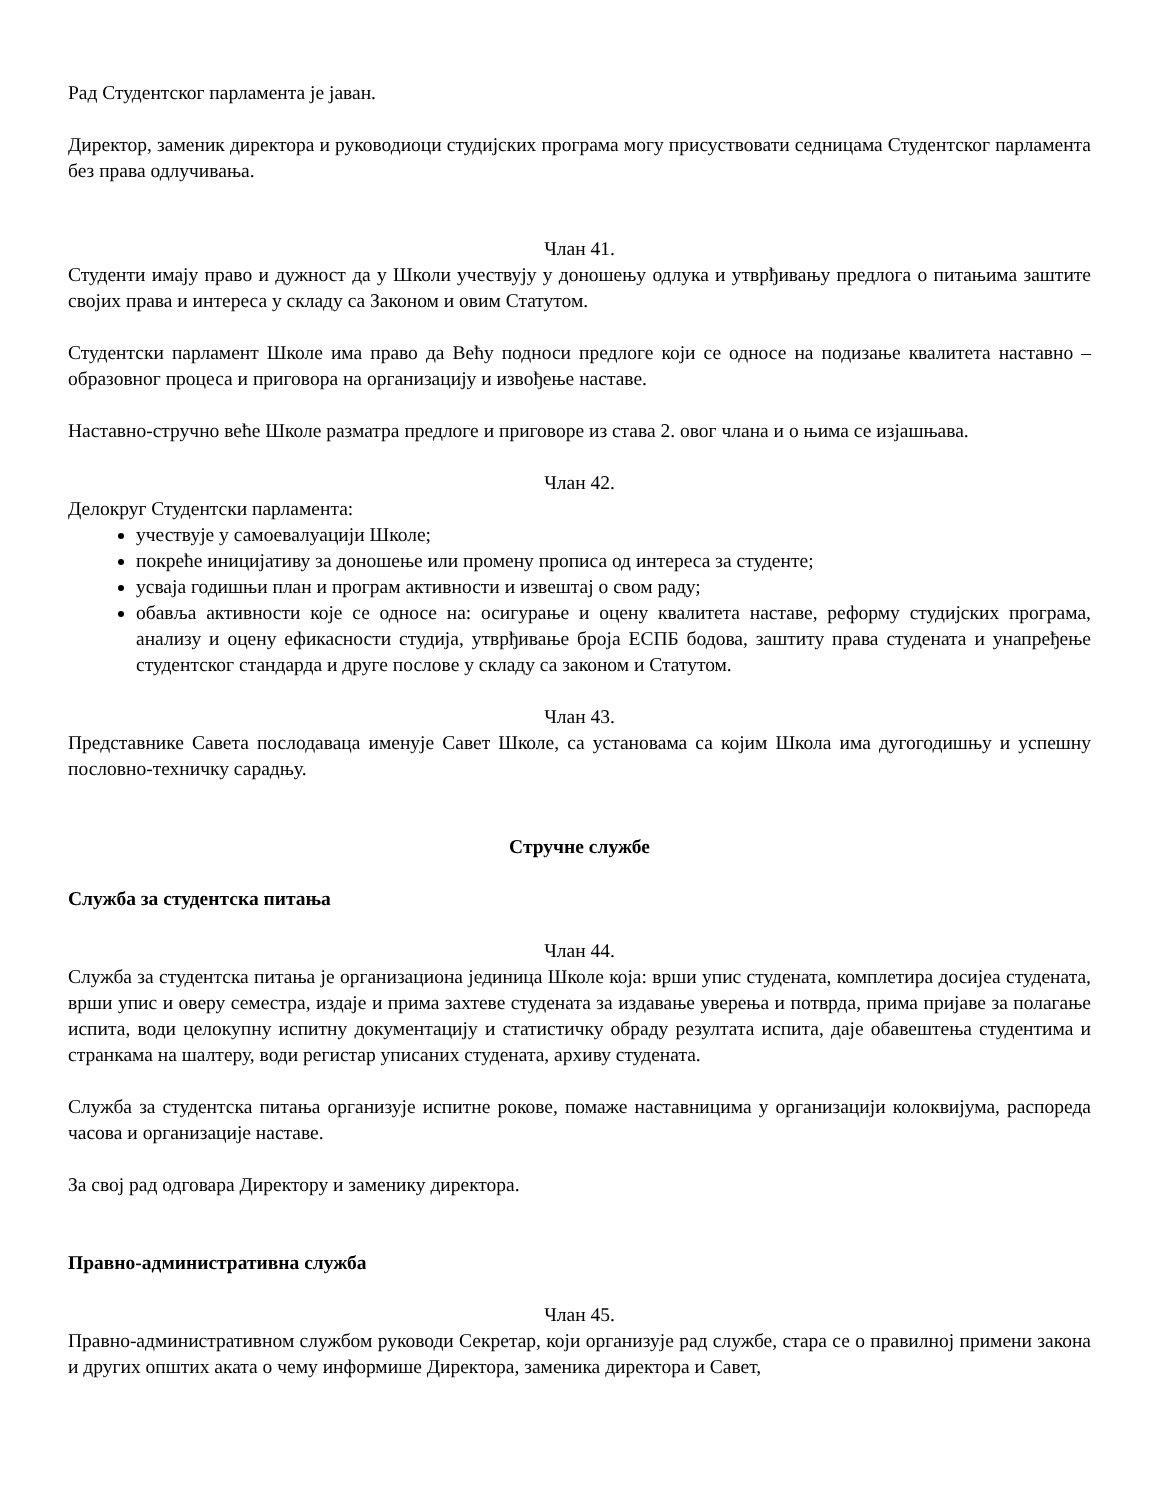Рад Студентског парламента је јаван.
Директор, заменик директора и руководиоци студијских програма могу присуствовати седницама Студентског парламента без права одлучивања.
Члан 41.
Студенти имају право и дужност да у Школи учествују у доношењу одлука и утврђивању предлога о питањима заштите својих права и интереса у складу са Законом и овим Статутом.
Студентски парламент Школе има право да Већу подноси предлоге који се односе на подизање квалитета наставно – образовног процеса и приговора на организацију и извођење наставе.
Наставно-стручно веће Школе разматра предлоге и приговоре из става 2. овог члана и о њима се изјашњава.
Члан 42.
Делокруг Студентски парламента:
учествује у самоевалуацији Школе;
покреће иницијативу за доношење или промену прописа од интереса за студенте;
усваја годишњи план и програм активности и извештај о свом раду;
обавља активности које се односе на: осигурање и оцену квалитета наставе, реформу студијских програма, анализу и оцену ефикасности студија, утврђивање броја ЕСПБ бодова, заштиту права студената и унапређење студентског стандарда и друге послове у складу са законом и Статутом.
Члан 43.
Представнике Савета послодаваца именује Савет Школе, са установама са којим Школа има дугогодишњу и успешну пословно-техничку сарадњу.
Стручне службе
Служба за студентска питања
Члан 44.
Служба за студентска питања је организациона јединица Школе која: врши упис студената, комплетира досијеа студената, врши упис и оверу семестра, издаје и прима захтеве студената за издавање уверења и потврда, прима пријаве за полагање испита, води целокупну испитну документацију и статистичку обраду резултата испита, даје обавештења студентима и странкама на шалтеру, води регистар уписаних студената, архиву студената.
Служба за студентска питања организује испитне рокове, помаже наставницима у организацији колоквијума, распореда часова и организације наставе.
За свој рад одговара Директору и заменику директора.
Правно-административна служба
Члан 45.
Правно-административном службом руководи Секретар, који организује рад службе, стара се о правилној примени закона и других општих аката о чему информише Директора, заменика директора и Савет,